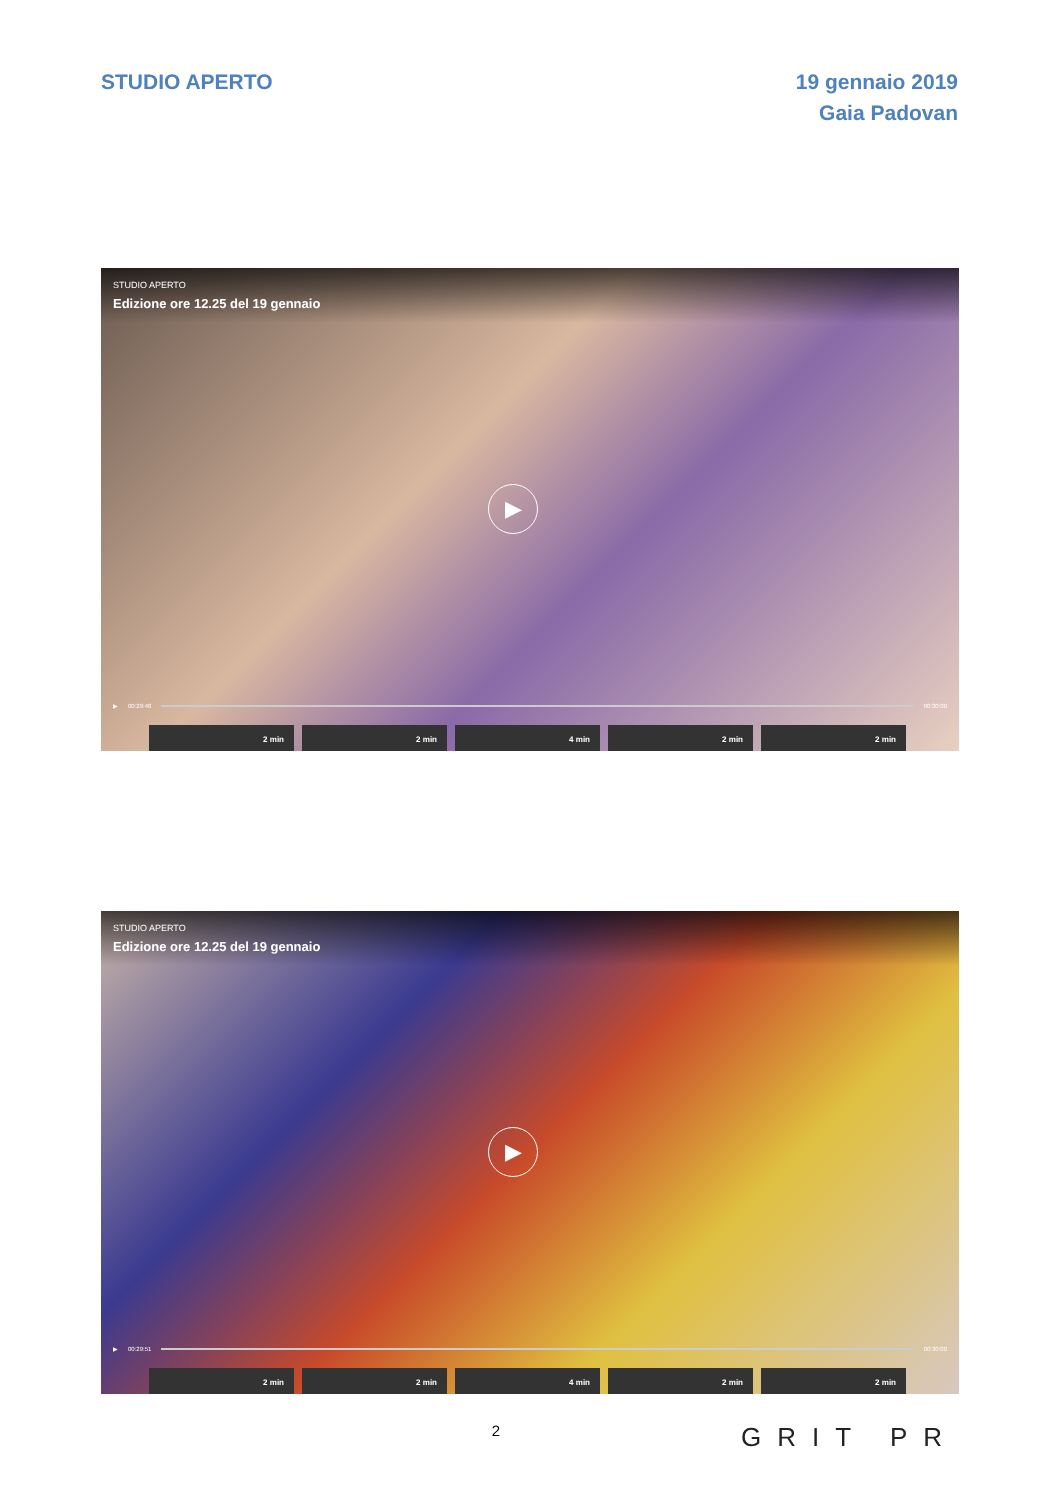STUDIO APERTO 19 gennaio 2019
Gaia Padovan
STUDIO APERTO
Edizione ore 12.25 del 19 gennaio
▶
▶ 00:29:48 00:30:00
2 min 2 min 4 min 2 min 2 min
STUDIO APERTO
Edizione ore 12.25 del 19 gennaio
▶
▶ 00:29:51 00:30:00
2 min 2 min 4 min 2 min 2 min
2
GRIT PR